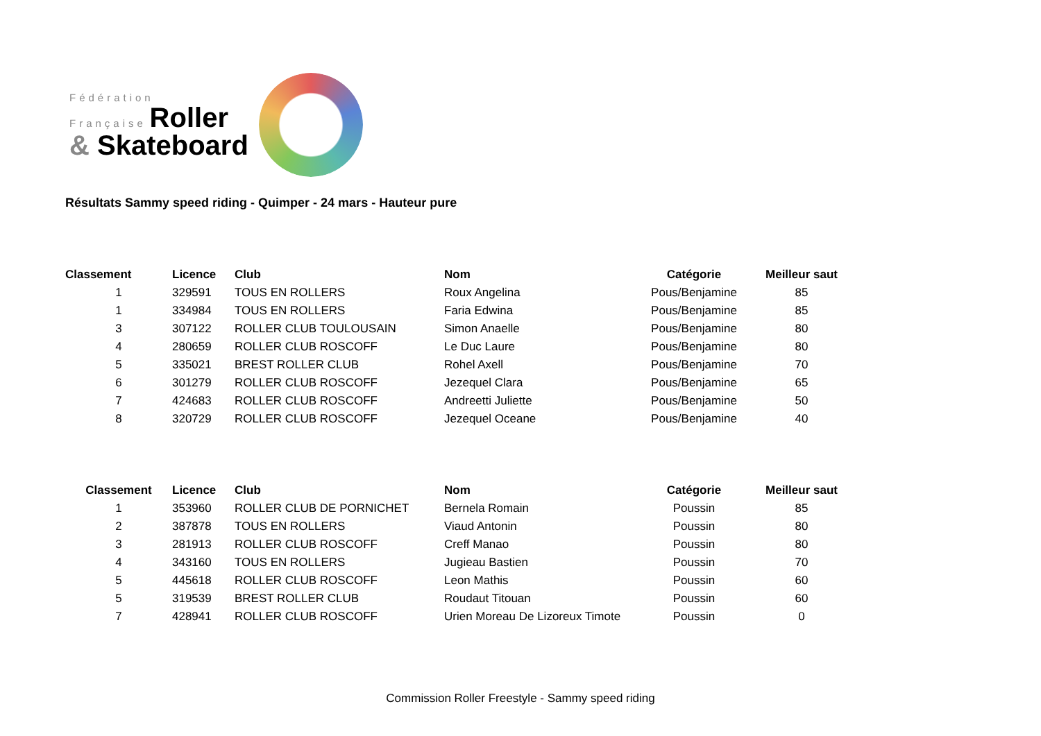Fédération
Française Roller
& Skateboard
Résultats Sammy speed riding - Quimper - 24 mars - Hauteur pure
| Classement | Licence | Club | Nom | Catégorie | Meilleur saut |
| --- | --- | --- | --- | --- | --- |
| 1 | 329591 | TOUS EN ROLLERS | Roux Angelina | Pous/Benjamine | 85 |
| 1 | 334984 | TOUS EN ROLLERS | Faria Edwina | Pous/Benjamine | 85 |
| 3 | 307122 | ROLLER CLUB TOULOUSAIN | Simon Anaelle | Pous/Benjamine | 80 |
| 4 | 280659 | ROLLER CLUB ROSCOFF | Le Duc Laure | Pous/Benjamine | 80 |
| 5 | 335021 | BREST ROLLER CLUB | Rohel Axell | Pous/Benjamine | 70 |
| 6 | 301279 | ROLLER CLUB ROSCOFF | Jezequel Clara | Pous/Benjamine | 65 |
| 7 | 424683 | ROLLER CLUB ROSCOFF | Andreetti Juliette | Pous/Benjamine | 50 |
| 8 | 320729 | ROLLER CLUB ROSCOFF | Jezequel Oceane | Pous/Benjamine | 40 |
| Classement | Licence | Club | Nom | Catégorie | Meilleur saut |
| --- | --- | --- | --- | --- | --- |
| 1 | 353960 | ROLLER CLUB DE PORNICHET | Bernela Romain | Poussin | 85 |
| 2 | 387878 | TOUS EN ROLLERS | Viaud Antonin | Poussin | 80 |
| 3 | 281913 | ROLLER CLUB ROSCOFF | Creff Manao | Poussin | 80 |
| 4 | 343160 | TOUS EN ROLLERS | Jugieau Bastien | Poussin | 70 |
| 5 | 445618 | ROLLER CLUB ROSCOFF | Leon Mathis | Poussin | 60 |
| 5 | 319539 | BREST ROLLER CLUB | Roudaut Titouan | Poussin | 60 |
| 7 | 428941 | ROLLER CLUB ROSCOFF | Urien Moreau De Lizoreux Timote | Poussin | 0 |
Commission Roller Freestyle - Sammy speed riding